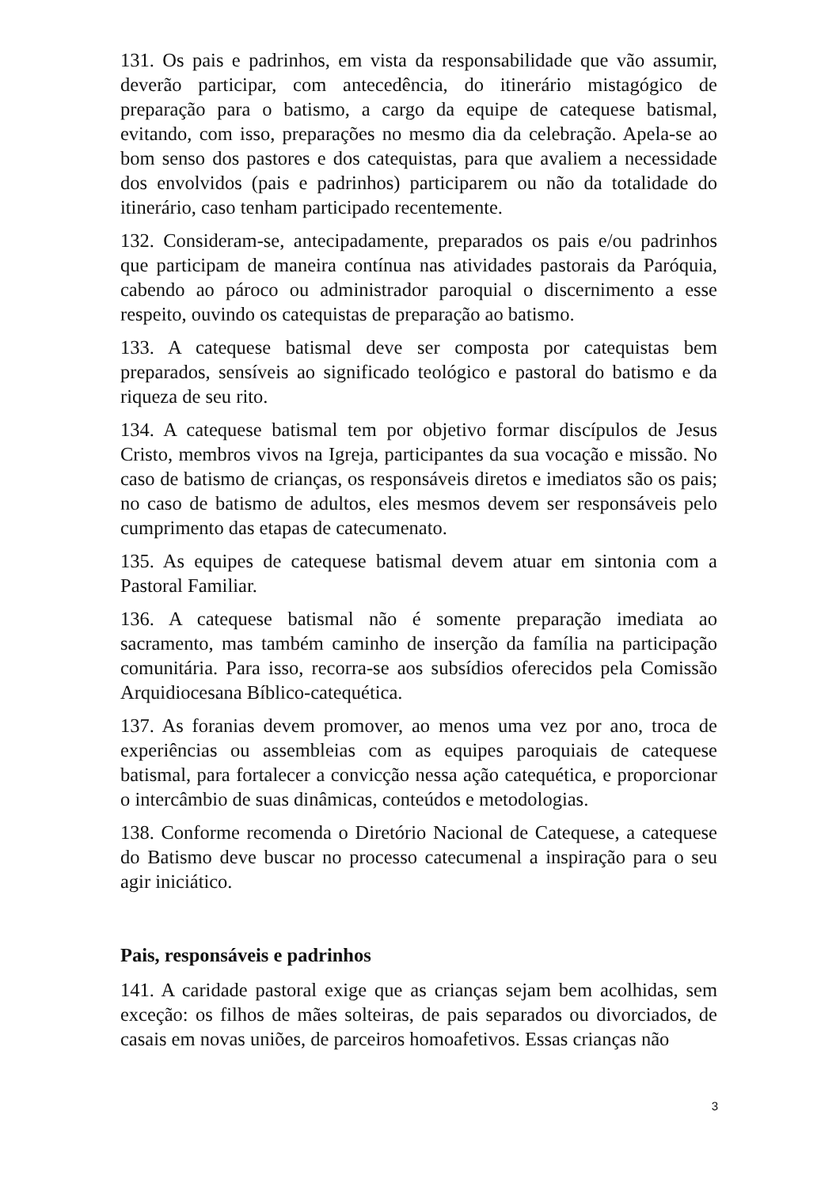131. Os pais e padrinhos, em vista da responsabilidade que vão assumir, deverão participar, com antecedência, do itinerário mistagógico de preparação para o batismo, a cargo da equipe de catequese batismal, evitando, com isso, preparações no mesmo dia da celebração. Apela-se ao bom senso dos pastores e dos catequistas, para que avaliem a necessidade dos envolvidos (pais e padrinhos) participarem ou não da totalidade do itinerário, caso tenham participado recentemente.
132. Consideram-se, antecipadamente, preparados os pais e/ou padrinhos que participam de maneira contínua nas atividades pastorais da Paróquia, cabendo ao pároco ou administrador paroquial o discernimento a esse respeito, ouvindo os catequistas de preparação ao batismo.
133. A catequese batismal deve ser composta por catequistas bem preparados, sensíveis ao significado teológico e pastoral do batismo e da riqueza de seu rito.
134. A catequese batismal tem por objetivo formar discípulos de Jesus Cristo, membros vivos na Igreja, participantes da sua vocação e missão. No caso de batismo de crianças, os responsáveis diretos e imediatos são os pais; no caso de batismo de adultos, eles mesmos devem ser responsáveis pelo cumprimento das etapas de catecumenato.
135. As equipes de catequese batismal devem atuar em sintonia com a Pastoral Familiar.
136. A catequese batismal não é somente preparação imediata ao sacramento, mas também caminho de inserção da família na participação comunitária. Para isso, recorra-se aos subsídios oferecidos pela Comissão Arquidiocesana Bíblico-catequética.
137. As foranias devem promover, ao menos uma vez por ano, troca de experiências ou assembleias com as equipes paroquiais de catequese batismal, para fortalecer a convicção nessa ação catequética, e proporcionar o intercâmbio de suas dinâmicas, conteúdos e metodologias.
138. Conforme recomenda o Diretório Nacional de Catequese, a catequese do Batismo deve buscar no processo catecumenal a inspiração para o seu agir iniciático.
Pais, responsáveis e padrinhos
141. A caridade pastoral exige que as crianças sejam bem acolhidas, sem exceção: os filhos de mães solteiras, de pais separados ou divorciados, de casais em novas uniões, de parceiros homoafetivos. Essas crianças não
3